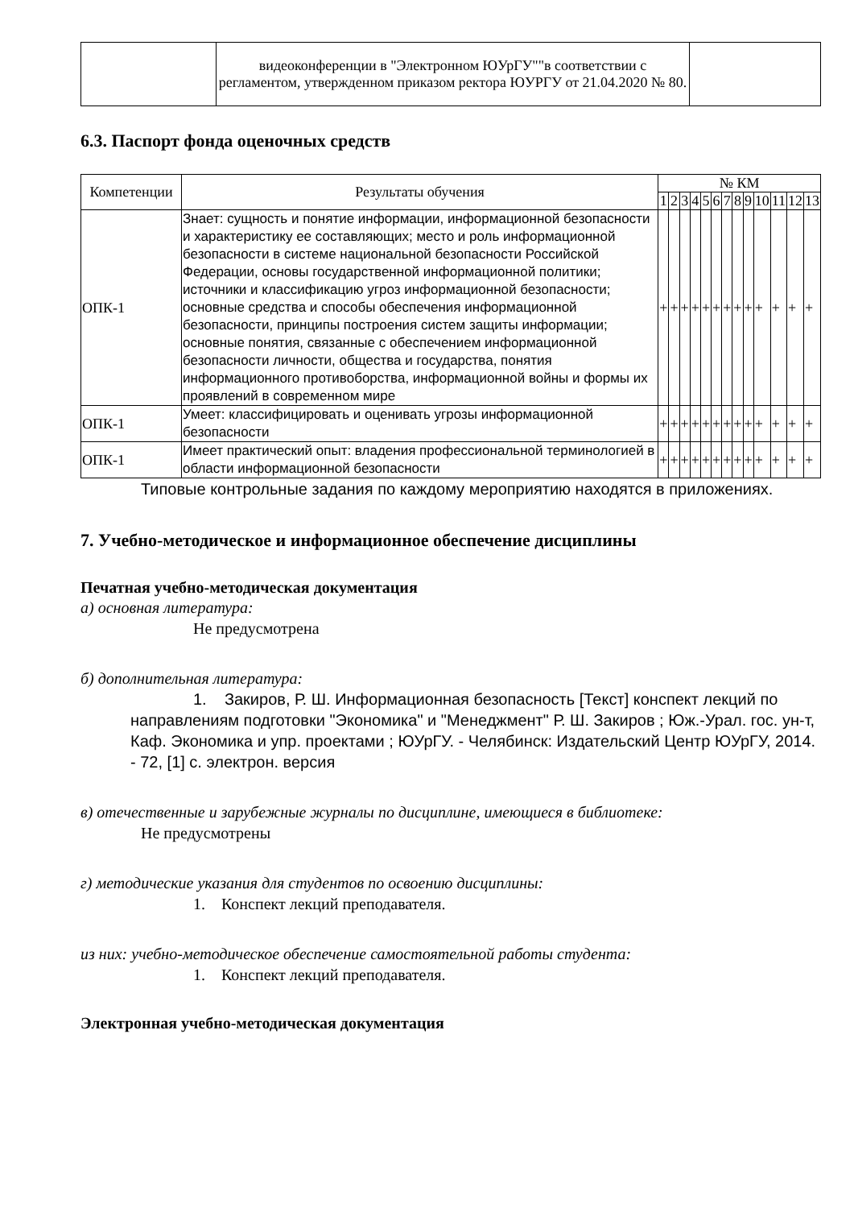| | видеоконференции в "Электронном ЮУрГУ""в соответствии с регламентом, утвержденном приказом ректора ЮУРГУ от 21.04.2020 № 80. | |
6.3. Паспорт фонда оценочных средств
| Компетенции | Результаты обучения | № КМ | | | | | | | | | | | | |
| --- | --- | --- | --- | --- | --- | --- | --- | --- | --- | --- | --- | --- | --- | --- |
| | | 1 | 2 | 3 | 4 | 5 | 6 | 7 | 8 | 9 | 10 | 11 | 12 | 13 |
| ОПК-1 | Знает: сущность и понятие информации, информационной безопасности и характеристику ее составляющих; место и роль информационной безопасности в системе национальной безопасности Российской Федерации, основы государственной информационной политики; источники и классификацию угроз информационной безопасности; основные средства и способы обеспечения информационной безопасности, принципы построения систем защиты информации; основные понятия, связанные с обеспечением информационной безопасности личности, общества и государства, понятия информационного противоборства, информационной войны и формы их проявлений в современном мире | + | + | + | + | + | + | + | + | + | + | + | + | + |
| ОПК-1 | Умеет: классифицировать и оценивать угрозы информационной безопасности | + | + | + | + | + | + | + | + | + | + | + | + | + |
| ОПК-1 | Имеет практический опыт: владения профессиональной терминологией в области информационной безопасности | + | + | + | + | + | + | + | + | + | + | + | + | + |
Типовые контрольные задания по каждому мероприятию находятся в приложениях.
7. Учебно-методическое и информационное обеспечение дисциплины
Печатная учебно-методическая документация
а) основная литература:
Не предусмотрена
б) дополнительная литература:
1. Закиров, Р. Ш. Информационная безопасность [Текст] конспект лекций по направлениям подготовки "Экономика" и "Менеджмент" Р. Ш. Закиров ; Юж.-Урал. гос. ун-т, Каф. Экономика и упр. проектами ; ЮУрГУ. - Челябинск: Издательский Центр ЮУрГУ, 2014. - 72, [1] с. электрон. версия
в) отечественные и зарубежные журналы по дисциплине, имеющиеся в библиотеке:
Не предусмотрены
г) методические указания для студентов по освоению дисциплины:
1. Конспект лекций преподавателя.
из них: учебно-методическое обеспечение самостоятельной работы студента:
1. Конспект лекций преподавателя.
Электронная учебно-методическая документация